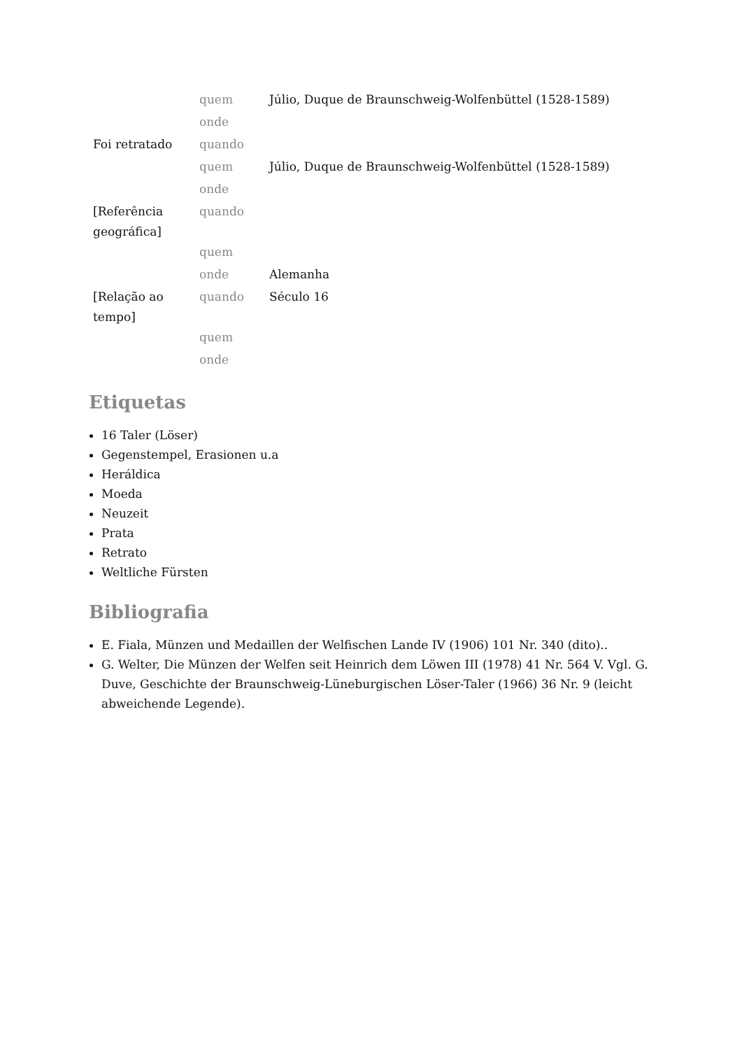| | quem | Júlio, Duque de Braunschweig-Wolfenbüttel (1528-1589) |
| | onde | |
| Foi retratado | quando | |
| | quem | Júlio, Duque de Braunschweig-Wolfenbüttel (1528-1589) |
| | onde | |
| [Referência geográfica] | quando | |
| | quem | |
| | onde | Alemanha |
| [Relação ao tempo] | quando | Século 16 |
| | quem | |
| | onde | |
Etiquetas
16 Taler (Löser)
Gegenstempel, Erasionen u.a
Heráldica
Moeda
Neuzeit
Prata
Retrato
Weltliche Fürsten
Bibliografia
E. Fiala, Münzen und Medaillen der Welfischen Lande IV (1906) 101 Nr. 340 (dito)..
G. Welter, Die Münzen der Welfen seit Heinrich dem Löwen III (1978) 41 Nr. 564 V. Vgl. G. Duve, Geschichte der Braunschweig-Lüneburgischen Löser-Taler (1966) 36 Nr. 9 (leicht abweichende Legende).